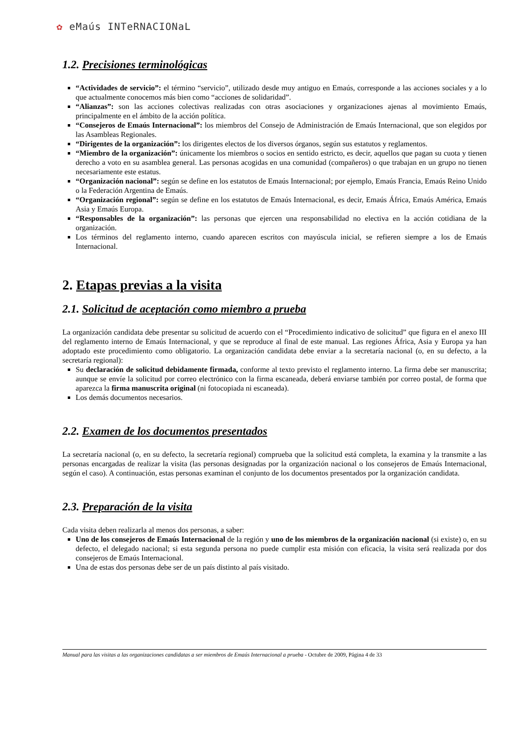✿ eMaús INTeRNACIONaL
1.2. Precisiones terminológicas
“Actividades de servicio”: el término “servicio”, utilizado desde muy antiguo en Emaús, corresponde a las acciones sociales y a lo que actualmente conocemos más bien como “acciones de solidaridad”.
“Alianzas”: son las acciones colectivas realizadas con otras asociaciones y organizaciones ajenas al movimiento Emaús, principalmente en el ámbito de la acción política.
“Consejeros de Emaús Internacional”: los miembros del Consejo de Administración de Emaús Internacional, que son elegidos por las Asambleas Regionales.
“Dirigentes de la organización”: los dirigentes electos de los diversos órganos, según sus estatutos y reglamentos.
“Miembro de la organización”: únicamente los miembros o socios en sentido estricto, es decir, aquellos que pagan su cuota y tienen derecho a voto en su asamblea general. Las personas acogidas en una comunidad (compañeros) o que trabajan en un grupo no tienen necesariamente este estatus.
“Organización nacional”: según se define en los estatutos de Emaús Internacional; por ejemplo, Emaús Francia, Emaús Reino Unido o la Federación Argentina de Emaús.
“Organización regional”: según se define en los estatutos de Emaús Internacional, es decir, Emaús África, Emaús América, Emaús Asia y Emaús Europa.
“Responsables de la organización”: las personas que ejercen una responsabilidad no electiva en la acción cotidiana de la organización.
Los términos del reglamento interno, cuando aparecen escritos con mayúscula inicial, se refieren siempre a los de Emaús Internacional.
2. Etapas previas a la visita
2.1. Solicitud de aceptación como miembro a prueba
La organización candidata debe presentar su solicitud de acuerdo con el “Procedimiento indicativo de solicitud” que figura en el anexo III del reglamento interno de Emaús Internacional, y que se reproduce al final de este manual. Las regiones África, Asia y Europa ya han adoptado este procedimiento como obligatorio. La organización candidata debe enviar a la secretaría nacional (o, en su defecto, a la secretaría regional):
Su declaración de solicitud debidamente firmada, conforme al texto previsto el reglamento interno. La firma debe ser manuscrita; aunque se envíe la solicitud por correo electrónico con la firma escaneada, deberá enviarse también por correo postal, de forma que aparezca la firma manuscrita original (ni fotocopiada ni escaneada).
Los demás documentos necesarios.
2.2. Examen de los documentos presentados
La secretaría nacional (o, en su defecto, la secretaría regional) comprueba que la solicitud está completa, la examina y la transmite a las personas encargadas de realizar la visita (las personas designadas por la organización nacional o los consejeros de Emaús Internacional, según el caso). A continuación, estas personas examinan el conjunto de los documentos presentados por la organización candidata.
2.3. Preparación de la visita
Cada visita deben realizarla al menos dos personas, a saber:
Uno de los consejeros de Emaús Internacional de la región y uno de los miembros de la organización nacional (si existe) o, en su defecto, el delegado nacional; si esta segunda persona no puede cumplir esta misión con eficacia, la visita será realizada por dos consejeros de Emaús Internacional.
Una de estas dos personas debe ser de un país distinto al país visitado.
Manual para las visitas a las organizaciones candidatas a ser miembros de Emaús Internacional a prueba - Octubre de 2009, Página 4 de 33